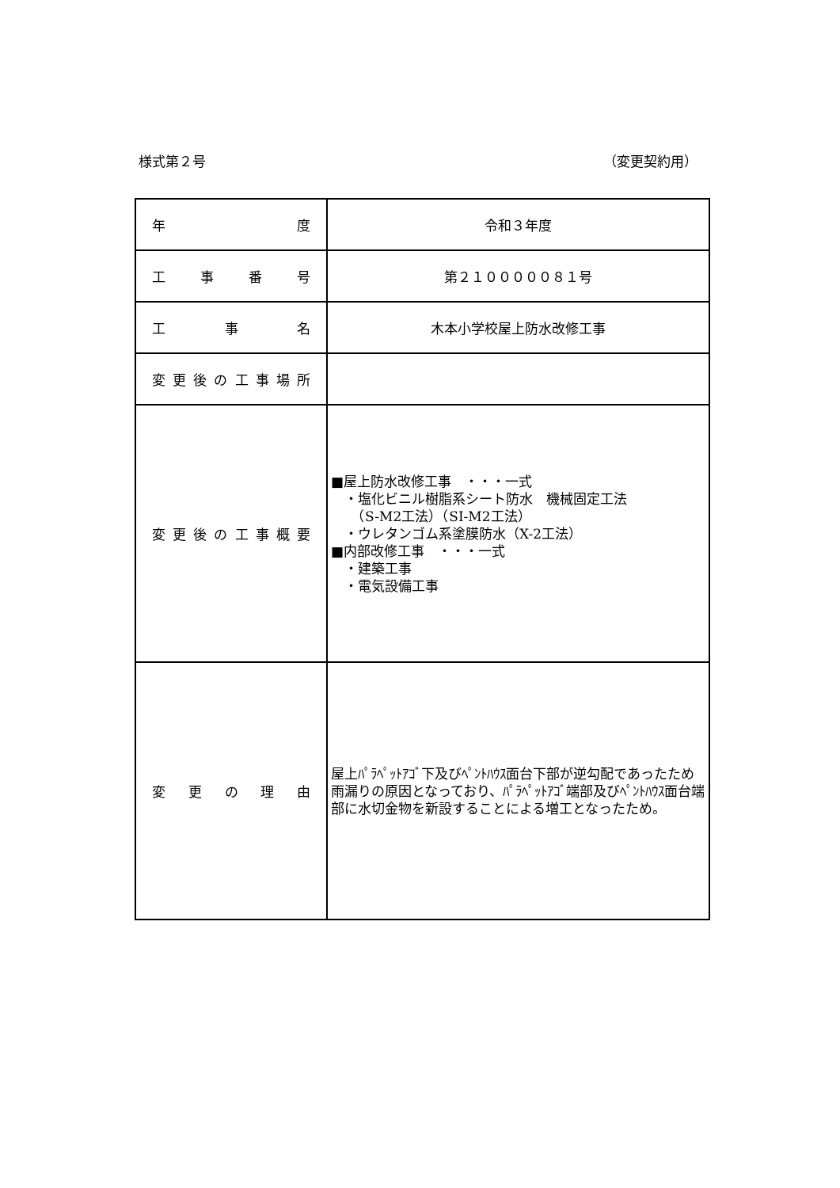様式第２号 （変更契約用）
| 年 度 | 令和３年度 |
| 工 事 番 号 | 第２１０００００８１号 |
| 工 事 名 | 木本小学校屋上防水改修工事 |
| 変 更 後 の 工 事 場 所 | |
| 変 更 後 の 工 事 概 要 | ■屋上防水改修工事 ・・・一式 ・塩化ビニル樹脂系シート防水 機械固定工法 （S-M2工法）（SI-M2工法） ・ウレタンゴム系塗膜防水（X-2工法） ■内部改修工事 ・・・一式 ・建築工事 ・電気設備工事 |
| 変 更 の 理 由 | 屋上ﾊﾟﾗﾍﾟｯﾄｱｺﾞ下及びﾍﾟﾝﾄﾊｳｽ面台下部が逆勾配であったため雨漏りの原因となっており、ﾊﾟﾗﾍﾟｯﾄｱｺﾞ端部及びﾍﾟﾝﾄﾊｳｽ面台端部に水切金物を新設することによる増工となったため。 |